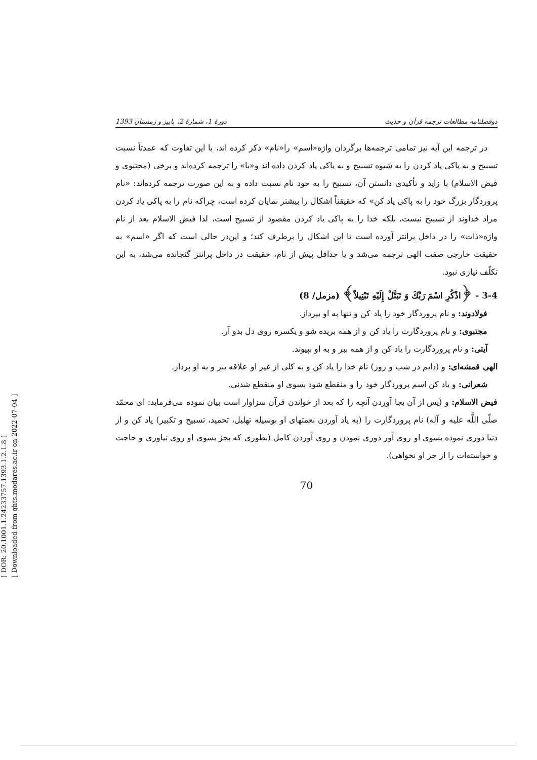[ DOR: 20.1001.1.24233757.1393.1.2.1.8 ]
[ Downloaded from qhts.modares.ac.ir on 2022-07-04 ]
دوفصلنامه مطالعات ترجمه قرآن و حدیث دورهٔ 1، شمارهٔ 2، پاییز و زمستان 1393
در ترجمه این آیه نیز تمامی ترجمه‌ها برگردان واژه«اسم» را«نام» ذکر کرده اند، با این تفاوت که عمدتاً نسبت تسبیح و به پاکی یاد کردن را به شیوه تسبیح و به پاکی یاد کردن داده اند و«با» را ترجمه کرده‌اند و برخی (مجتبوی و فیض الاسلام) با زاید و تأکیدی دانستن آن، تسبیح را به خود نام نسبت داده و به این صورت ترجمه کرده‌اند: «نام پروردگار بزرگ خود را به پاکی یاد کن» که حقیقتاً اشکال را بیشتر نمایان کرده است، چراکه نام را به پاکی یاد کردن مراد خداوند از تسبیح نیست، بلکه خدا را به پاکی یاد کردن مقصود از تسبیح است، لذا فیض الاسلام بعد از نام واژه«ذات» را در داخل پرانتز آورده است تا این اشکال را برطرف کند؛ و این‌در حالی است که اگر «اسم» به حقیقت خارجی صفت الهی ترجمه می‌شد و یا حداقل پیش از نام، حقیقت در داخل پرانتز گنجانده می‌شد، به این تکلّف نیازی نبود.
3-4 - ﴿اذْكُرِ اسْمَ رَبِّكَ وَ تَبَتَّلْ إِلَيْهِ تَبْتِيلاً﴾ (مزمل/ 8)
فولادوند: و نام پروردگار خود را یاد کن و تنها به او بپرداز.
مجتبوی: و نام پروردگارت را یاد کن و از همه بریده شو و یکسره روی دل بدو آر.
آیتی: و نام پروردگارت را یاد کن و از همه ببر و به او بپیوند.
الهی قمشه‌ای: و (دایم در شب و روز) نام خدا را یاد کن و به کلی از غیر او علاقه ببر و به او پرداز.
شعرانی: و یاد کن اسم پروردگار خود را و منقطع شود بسوی او منقطع شدنی.
فیض الاسلام: و (پس از آن بجا آوردن آنچه را که بعد از خواندن قرآن سزاوار است بیان نموده می‌فرماید: ای محمّد صلّی اللَّه علیه و آله) نام پروردگارت را (به یاد آوردن نعمتهای او بوسیله تهلیل، تحمید، تسبیح و تکبیر) یاد کن و از دنیا دوری نموده بسوی او روی آور دوری نمودن و روی آوردن کامل (بطوری که بجز بسوی او روی نیاوری و حاجت و خواسته‌ات را از جز او نخواهی).
70